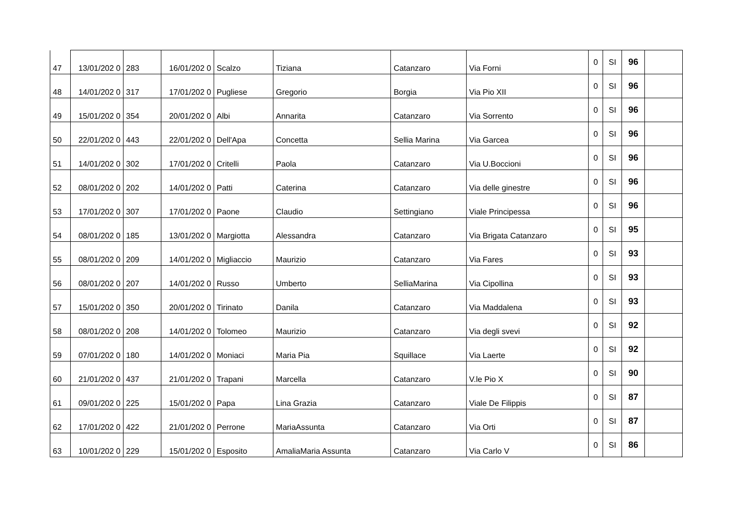| 47 | 13/01/202 0 | 283 | 16/01/202 0 | Scalzo | Tiziana | Catanzaro | Via Forni | 0 | SI | 96 | |
| 48 | 14/01/202 0 | 317 | 17/01/202 0 | Pugliese | Gregorio | Borgia | Via Pio XII | 0 | SI | 96 | |
| 49 | 15/01/202 0 | 354 | 20/01/202 0 | Albi | Annarita | Catanzaro | Via Sorrento | 0 | SI | 96 | |
| 50 | 22/01/202 0 | 443 | 22/01/202 0 | Dell'Apa | Concetta | Sellia Marina | Via Garcea | 0 | SI | 96 | |
| 51 | 14/01/202 0 | 302 | 17/01/202 0 | Critelli | Paola | Catanzaro | Via U.Boccioni | 0 | SI | 96 | |
| 52 | 08/01/202 0 | 202 | 14/01/202 0 | Patti | Caterina | Catanzaro | Via delle ginestre | 0 | SI | 96 | |
| 53 | 17/01/202 0 | 307 | 17/01/202 0 | Paone | Claudio | Settingiano | Viale Principessa | 0 | SI | 96 | |
| 54 | 08/01/202 0 | 185 | 13/01/202 0 | Margiotta | Alessandra | Catanzaro | Via Brigata Catanzaro | 0 | SI | 95 | |
| 55 | 08/01/202 0 | 209 | 14/01/202 0 | Migliaccio | Maurizio | Catanzaro | Via Fares | 0 | SI | 93 | |
| 56 | 08/01/202 0 | 207 | 14/01/202 0 | Russo | Umberto | SelliaMarina | Via Cipollina | 0 | SI | 93 | |
| 57 | 15/01/202 0 | 350 | 20/01/202 0 | Tirinato | Danila | Catanzaro | Via Maddalena | 0 | SI | 93 | |
| 58 | 08/01/202 0 | 208 | 14/01/202 0 | Tolomeo | Maurizio | Catanzaro | Via degli svevi | 0 | SI | 92 | |
| 59 | 07/01/202 0 | 180 | 14/01/202 0 | Moniaci | Maria Pia | Squillace | Via Laerte | 0 | SI | 92 | |
| 60 | 21/01/202 0 | 437 | 21/01/202 0 | Trapani | Marcella | Catanzaro | V.le Pio X | 0 | SI | 90 | |
| 61 | 09/01/202 0 | 225 | 15/01/202 0 | Papa | Lina Grazia | Catanzaro | Viale De Filippis | 0 | SI | 87 | |
| 62 | 17/01/202 0 | 422 | 21/01/202 0 | Perrone | MariaAssunta | Catanzaro | Via Orti | 0 | SI | 87 | |
| 63 | 10/01/202 0 | 229 | 15/01/202 0 | Esposito | AmaliaMaria Assunta | Catanzaro | Via Carlo V | 0 | SI | 86 | |